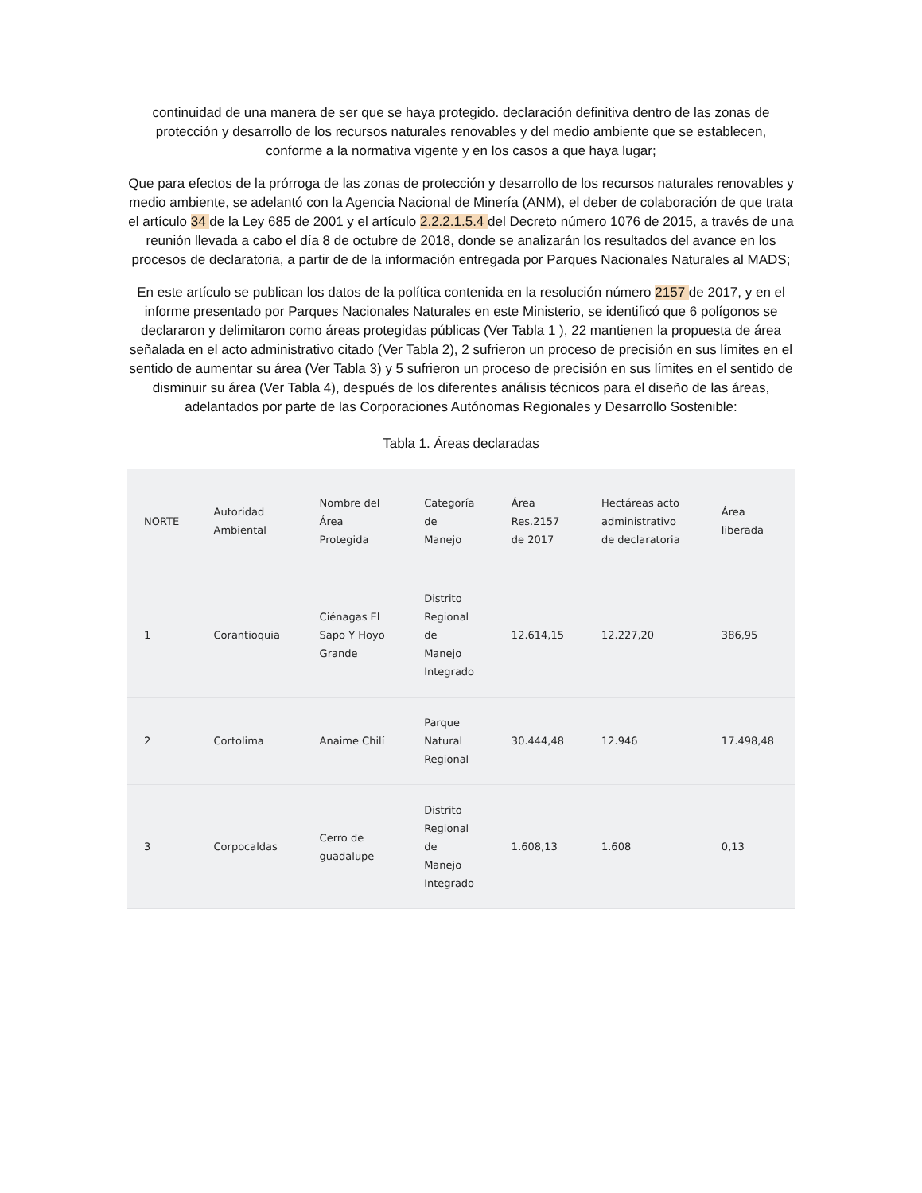continuidad de una manera de ser que se haya protegido. declaración definitiva dentro de las zonas de protección y desarrollo de los recursos naturales renovables y del medio ambiente que se establecen, conforme a la normativa vigente y en los casos a que haya lugar;
Que para efectos de la prórroga de las zonas de protección y desarrollo de los recursos naturales renovables y medio ambiente, se adelantó con la Agencia Nacional de Minería (ANM), el deber de colaboración de que trata el artículo 34 de la Ley 685 de 2001 y el artículo 2.2.2.1.5.4 del Decreto número 1076 de 2015, a través de una reunión llevada a cabo el día 8 de octubre de 2018, donde se analizarán los resultados del avance en los procesos de declaratoria, a partir de de la información entregada por Parques Nacionales Naturales al MADS;
En este artículo se publican los datos de la política contenida en la resolución número 2157 de 2017, y en el informe presentado por Parques Nacionales Naturales en este Ministerio, se identificó que 6 polígonos se declararon y delimitaron como áreas protegidas públicas (Ver Tabla 1 ), 22 mantienen la propuesta de área señalada en el acto administrativo citado (Ver Tabla 2), 2 sufrieron un proceso de precisión en sus límites en el sentido de aumentar su área (Ver Tabla 3) y 5 sufrieron un proceso de precisión en sus límites en el sentido de disminuir su área (Ver Tabla 4), después de los diferentes análisis técnicos para el diseño de las áreas, adelantados por parte de las Corporaciones Autónomas Regionales y Desarrollo Sostenible:
Tabla 1. Áreas declaradas
| NORTE | Autoridad Ambiental | Nombre del Área Protegida | Categoría de Manejo | Área Res.2157 de 2017 | Hectáreas acto administrativo de declaratoria | Área liberada |
| --- | --- | --- | --- | --- | --- | --- |
| 1 | Corantioquia | Ciénagas El Sapo Y Hoyo Grande | Distrito Regional de Manejo Integrado | 12.614,15 | 12.227,20 | 386,95 |
| 2 | Cortolima | Anaime Chilí | Parque Natural Regional | 30.444,48 | 12.946 | 17.498,48 |
| 3 | Corpocaldas | Cerro de guadalupe | Distrito Regional de Manejo Integrado | 1.608,13 | 1.608 | 0,13 |